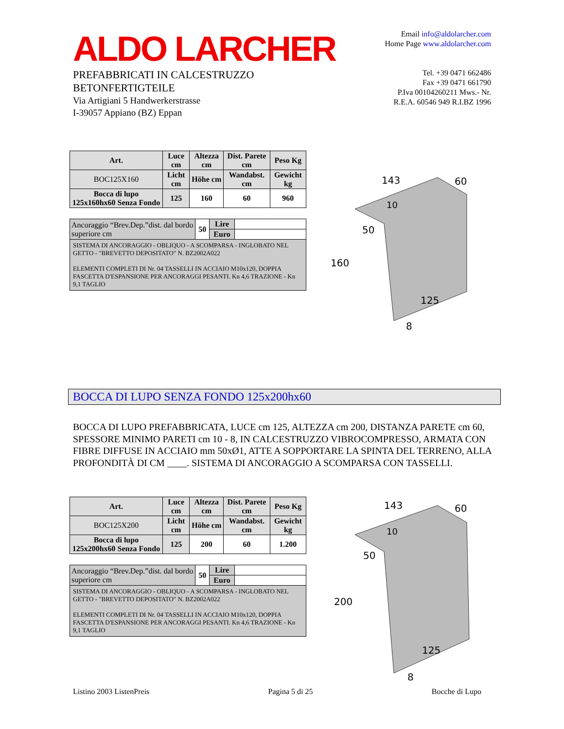ALDO LARCHER
PREFABBRICATI IN CALCESTRUZZO
BETONFERTIGTEILE
Via Artigiani 5 Handwerkerstrasse
I-39057 Appiano (BZ) Eppan
Email info@aldolarcher.com
Home Page www.aldolarcher.com
Tel. +39 0471 662486
Fax +39 0471 661790
P.Iva 00104260211 Mws.- Nr.
R.E.A. 60546 949 R.I.BZ 1996
| Art. | Luce cm | Altezza cm | Dist. Parete cm | Peso Kg |
| --- | --- | --- | --- | --- |
| BOC125X160 | Licht cm | Höhe cm | Wandabst. cm | Gewicht kg |
| Bocca di lupo 125x160hx60 Senza Fondo | 125 | 160 | 60 | 960 |
| Ancoraggio “Brev.Dep.”dist. dal bordo superiore cm | 50 | Lire | |
| | | Euro | |
| SISTEMA DI ANCORAGGIO - OBLIQUO - A SCOMPARSA - INGLOBATO NEL GETTO - "BREVETTO DEPOSITATO" N. BZ2002A022 ELEMENTI COMPLETI DI Nr. 04 TASSELLI IN ACCIAIO M10x120, DOPPIA FASCETTA D'ESPANSIONE PER ANCORAGGI PESANTI. Kn 4,6 TRAZIONE - Kn 9,1 TAGLIO | | | |
143
60
10
50
160
125
8
BOCCA DI LUPO SENZA FONDO 125x200hx60
BOCCA DI LUPO PREFABBRICATA, LUCE cm 125, ALTEZZA cm 200, DISTANZA PARETE cm 60, SPESSORE MINIMO PARETI cm 10 - 8, IN CALCESTRUZZO VIBROCOMPRESSO, ARMATA CON FIBRE DIFFUSE IN ACCIAIO mm 50xØ1, ATTE A SOPPORTARE LA SPINTA DEL TERRENO, ALLA PROFONDITÀ DI CM ____. SISTEMA DI ANCORAGGIO A SCOMPARSA CON TASSELLI.
| Art. | Luce cm | Altezza cm | Dist. Parete cm | Peso Kg |
| --- | --- | --- | --- | --- |
| BOC125X200 | Licht cm | Höhe cm | Wandabst. cm | Gewicht kg |
| Bocca di lupo 125x200hx60 Senza Fondo | 125 | 200 | 60 | 1.200 |
| Ancoraggio “Brev.Dep.”dist. dal bordo superiore cm | 50 | Lire | |
| | | Euro | |
| SISTEMA DI ANCORAGGIO - OBLIQUO - A SCOMPARSA - INGLOBATO NEL GETTO - "BREVETTO DEPOSITATO" N. BZ2002A022 ELEMENTI COMPLETI DI Nr. 04 TASSELLI IN ACCIAIO M10x120, DOPPIA FASCETTA D'ESPANSIONE PER ANCORAGGI PESANTI. Kn 4,6 TRAZIONE - Kn 9,1 TAGLIO | | | |
143
60
10
50
200
125
8
Listino 2003 ListenPreis Pagina 5 di 25 Bocche di Lupo